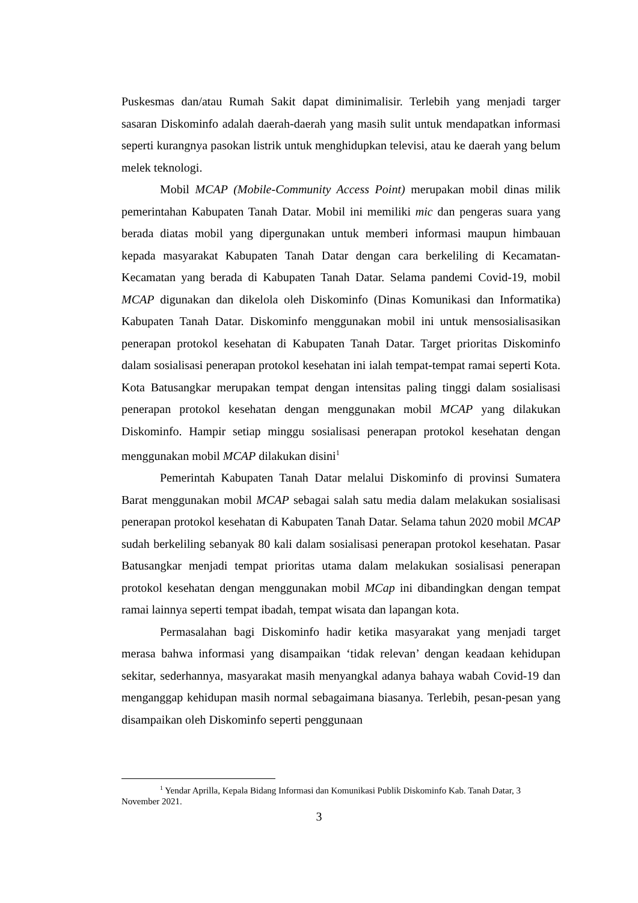Puskesmas dan/atau Rumah Sakit dapat diminimalisir. Terlebih yang menjadi targer sasaran Diskominfo adalah daerah-daerah yang masih sulit untuk mendapatkan informasi seperti kurangnya pasokan listrik untuk menghidupkan televisi, atau ke daerah yang belum melek teknologi.
Mobil MCAP (Mobile-Community Access Point) merupakan mobil dinas milik pemerintahan Kabupaten Tanah Datar. Mobil ini memiliki mic dan pengeras suara yang berada diatas mobil yang dipergunakan untuk memberi informasi maupun himbauan kepada masyarakat Kabupaten Tanah Datar dengan cara berkeliling di Kecamatan-Kecamatan yang berada di Kabupaten Tanah Datar. Selama pandemi Covid-19, mobil MCAP digunakan dan dikelola oleh Diskominfo (Dinas Komunikasi dan Informatika) Kabupaten Tanah Datar. Diskominfo menggunakan mobil ini untuk mensosialisasikan penerapan protokol kesehatan di Kabupaten Tanah Datar. Target prioritas Diskominfo dalam sosialisasi penerapan protokol kesehatan ini ialah tempat-tempat ramai seperti Kota. Kota Batusangkar merupakan tempat dengan intensitas paling tinggi dalam sosialisasi penerapan protokol kesehatan dengan menggunakan mobil MCAP yang dilakukan Diskominfo. Hampir setiap minggu sosialisasi penerapan protokol kesehatan dengan menggunakan mobil MCAP dilakukan disini<sup>1</sup>
Pemerintah Kabupaten Tanah Datar melalui Diskominfo di provinsi Sumatera Barat menggunakan mobil MCAP sebagai salah satu media dalam melakukan sosialisasi penerapan protokol kesehatan di Kabupaten Tanah Datar. Selama tahun 2020 mobil MCAP sudah berkeliling sebanyak 80 kali dalam sosialisasi penerapan protokol kesehatan. Pasar Batusangkar menjadi tempat prioritas utama dalam melakukan sosialisasi penerapan protokol kesehatan dengan menggunakan mobil MCap ini dibandingkan dengan tempat ramai lainnya seperti tempat ibadah, tempat wisata dan lapangan kota.
Permasalahan bagi Diskominfo hadir ketika masyarakat yang menjadi target merasa bahwa informasi yang disampaikan ‘tidak relevan’ dengan keadaan kehidupan sekitar, sederhannya, masyarakat masih menyangkal adanya bahaya wabah Covid-19 dan menganggap kehidupan masih normal sebagaimana biasanya. Terlebih, pesan-pesan yang disampaikan oleh Diskominfo seperti penggunaan
<sup>1</sup> Yendar Aprilla, Kepala Bidang Informasi dan Komunikasi Publik Diskominfo Kab. Tanah Datar, 3 November 2021.
3